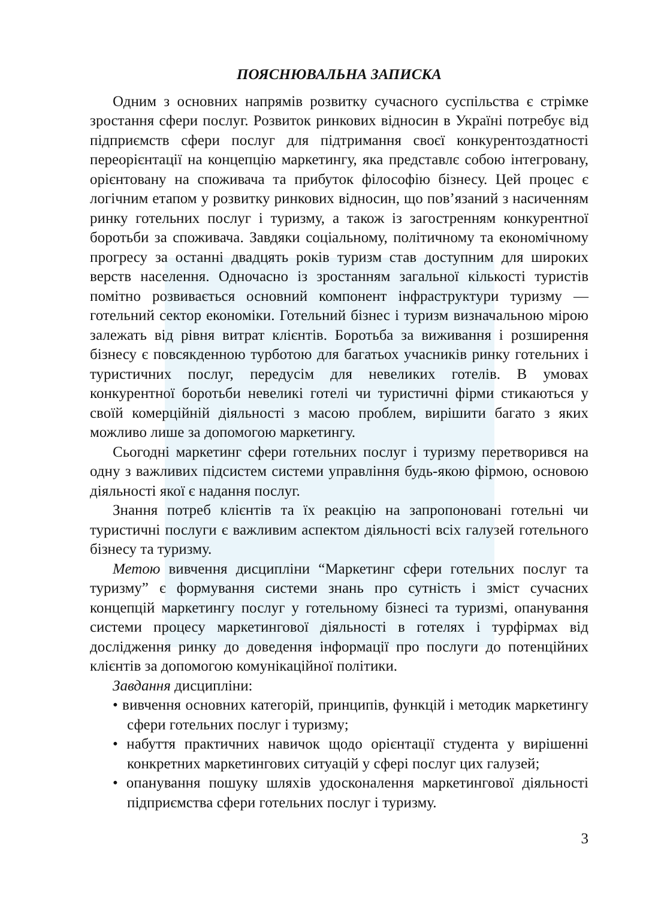ПОЯСНЮВАЛЬНА ЗАПИСКА
Одним з основних напрямів розвитку сучасного суспільства є стрімке зростання сфери послуг. Розвиток ринкових відносин в Україні потребує від підприємств сфери послуг для підтримання своєї конкурентоздатності переорієнтації на концепцію маркетингу, яка представлє собою інтегровану, орієнтовану на споживача та прибуток філософію бізнесу. Цей процес є логічним етапом у розвитку ринкових відносин, що пов’язаний з насиченням ринку готельних послуг і туризму, а також із загостренням конкурентної боротьби за споживача. Завдяки соціальному, політичному та економічному прогресу за останні двадцять років туризм став доступним для широких верств населення. Одночасно із зростанням загальної кількості туристів помітно розвивається основний компонент інфраструктури туризму — готельний сектор економіки. Готельний бізнес і туризм визначальною мірою залежать від рівня витрат клієнтів. Боротьба за виживання і розширення бізнесу є повсякденною турботою для багатьох учасників ринку готельних і туристичних послуг, передусім для невеликих готелів. В умовах конкурентної боротьби невеликі готелі чи туристичні фірми стикаються у своїй комерційній діяльності з масою проблем, вирішити багато з яких можливо лише за допомогою маркетингу.
Сьогодні маркетинг сфери готельних послуг і туризму перетворився на одну з важливих підсистем системи управління будь-якою фірмою, основою діяльності якої є надання послуг.
Знання потреб клієнтів та їх реакцію на запропоновані готельні чи туристичні послуги є важливим аспектом діяльності всіх галузей готельного бізнесу та туризму.
Метою вивчення дисципліни “Маркетинг сфери готельних послуг та туризму” є формування системи знань про сутність і зміст сучасних концепцій маркетингу послуг у готельному бізнесі та туризмі, опанування системи процесу маркетингової діяльності в готелях і турфірмах від дослідження ринку до доведення інформації про послуги до потенційних клієнтів за допомогою комунікаційної політики.
Завдання дисципліни:
• вивчення основних категорій, принципів, функцій і методик маркетингу сфери готельних послуг і туризму;
• набуття практичних навичок щодо орієнтації студента у вирішенні конкретних маркетингових ситуацій у сфері послуг цих галузей;
• опанування пошуку шляхів удосконалення маркетингової діяльності підприємства сфери готельних послуг і туризму.
3